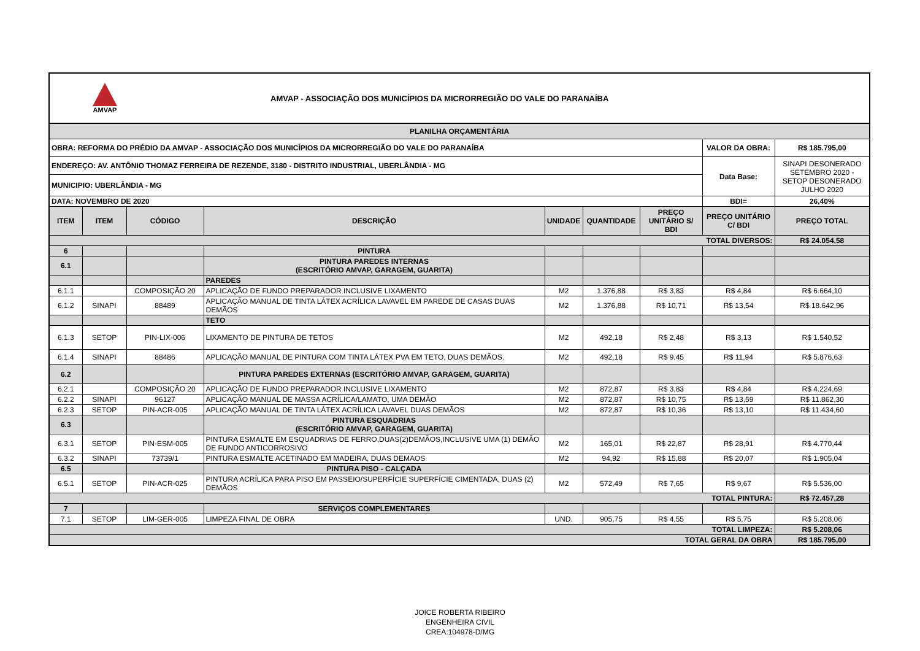AMVAP
AMVAP - ASSOCIAÇÃO DOS MUNICÍPIOS DA MICRORREGIÃO DO VALE DO PARANAÍBA
| PLANILHA ORÇAMENTÁRIA | | | | | | | | |
| OBRA: REFORMA DO PRÉDIO DA AMVAP - ASSOCIAÇÃO DOS MUNICÍPIOS DA MICRORREGIÃO DO VALE DO PARANAÍBA | | | | | | | VALOR DA OBRA: | R$ 185.795,00 |
| ENDEREÇO: AV. ANTÔNIO THOMAZ FERREIRA DE REZENDE, 3180 - DISTRITO INDUSTRIAL, UBERLÂNDIA - MG | | | | | | | Data Base: | SINAPI DESONERADO SETEMBRO 2020 - SETOP DESONERADO JULHO 2020 |
| MUNICIPIO: UBERLÂNDIA - MG | | | | | | | | |
| DATA: NOVEMBRO DE 2020 | | | | | | | BDI= | 26,40% |
| ITEM | ITEM | CÓDIGO | DESCRIÇÃO | UNIDADE | QUANTIDADE | PREÇO UNITÁRIO S/ BDI | PREÇO UNITÁRIO C/ BDI | PREÇO TOTAL |
| TOTAL DIVERSOS: | | | | | | | | R$ 24.054,58 |
| 6 | | | PINTURA | | | | | |
| 6.1 | | | PINTURA PAREDES INTERNAS (ESCRITÓRIO AMVAP, GARAGEM, GUARITA) | | | | | |
| | | | PAREDES | | | | | |
| 6.1.1 | | COMPOSIÇÃO 20 | APLICAÇÃO DE FUNDO PREPARADOR INCLUSIVE LIXAMENTO | M2 | 1.376,88 | R$ 3,83 | R$ 4,84 | R$ 6.664,10 |
| 6.1.2 | SINAPI | 88489 | APLICAÇÃO MANUAL DE TINTA LÁTEX ACRÍLICA LAVAVEL EM PAREDE DE CASAS DUAS DEMÃOS | M2 | 1.376,88 | R$ 10,71 | R$ 13,54 | R$ 18.642,96 |
| | | | TETO | | | | | |
| 6.1.3 | SETOP | PIN-LIX-006 | LIXAMENTO DE PINTURA DE TETOS | M2 | 492,18 | R$ 2,48 | R$ 3,13 | R$ 1.540,52 |
| 6.1.4 | SINAPI | 88486 | APLICAÇÃO MANUAL DE PINTURA COM TINTA LÁTEX PVA EM TETO, DUAS DEMÃOS. | M2 | 492,18 | R$ 9,45 | R$ 11,94 | R$ 5.876,63 |
| 6.2 | | | PINTURA PAREDES EXTERNAS (ESCRITÓRIO AMVAP, GARAGEM, GUARITA) | | | | | |
| 6.2.1 | | COMPOSIÇÃO 20 | APLICAÇÃO DE FUNDO PREPARADOR INCLUSIVE LIXAMENTO | M2 | 872,87 | R$ 3,83 | R$ 4,84 | R$ 4.224,69 |
| 6.2.2 | SINAPI | 96127 | APLICAÇÃO MANUAL DE MASSA ACRÍLICA/LAMATO, UMA DEMÃO | M2 | 872,87 | R$ 10,75 | R$ 13,59 | R$ 11.862,30 |
| 6.2.3 | SETOP | PIN-ACR-005 | APLICAÇÃO MANUAL DE TINTA LÁTEX ACRÍLICA LAVAVEL DUAS DEMÃOS | M2 | 872,87 | R$ 10,36 | R$ 13,10 | R$ 11.434,60 |
| 6.3 | | | PINTURA ESQUADRIAS (ESCRITÓRIO AMVAP, GARAGEM, GUARITA) | | | | | |
| 6.3.1 | SETOP | PIN-ESM-005 | PINTURA ESMALTE EM ESQUADRIAS DE FERRO,DUAS(2)DEMÃOS,INCLUSIVE UMA (1) DEMÃO DE FUNDO ANTICORROSIVO | M2 | 165,01 | R$ 22,87 | R$ 28,91 | R$ 4.770,44 |
| 6.3.2 | SINAPI | 73739/1 | PINTURA ESMALTE ACETINADO EM MADEIRA, DUAS DEMAOS | M2 | 94,92 | R$ 15,88 | R$ 20,07 | R$ 1.905,04 |
| 6.5 | | | PINTURA PISO - CALÇADA | | | | | |
| 6.5.1 | SETOP | PIN-ACR-025 | PINTURA ACRÍLICA PARA PISO EM PASSEIO/SUPERFÍCIE SUPERFÍCIE CIMENTADA, DUAS (2) DEMÃOS | M2 | 572,49 | R$ 7,65 | R$ 9,67 | R$ 5.536,00 |
| TOTAL PINTURA: | | | | | | | | R$ 72.457,28 |
| 7 | | | SERVIÇOS COMPLEMENTARES | | | | | |
| 7.1 | SETOP | LIM-GER-005 | LIMPEZA FINAL DE OBRA | UND. | 905,75 | R$ 4,55 | R$ 5,75 | R$ 5.208,06 |
| TOTAL LIMPEZA: | | | | | | | | R$ 5.208,06 |
| TOTAL GERAL DA OBRA | | | | | | | | R$ 185.795,00 |
JOICE ROBERTA RIBEIRO
ENGENHEIRA CIVIL
CREA:104978-D/MG